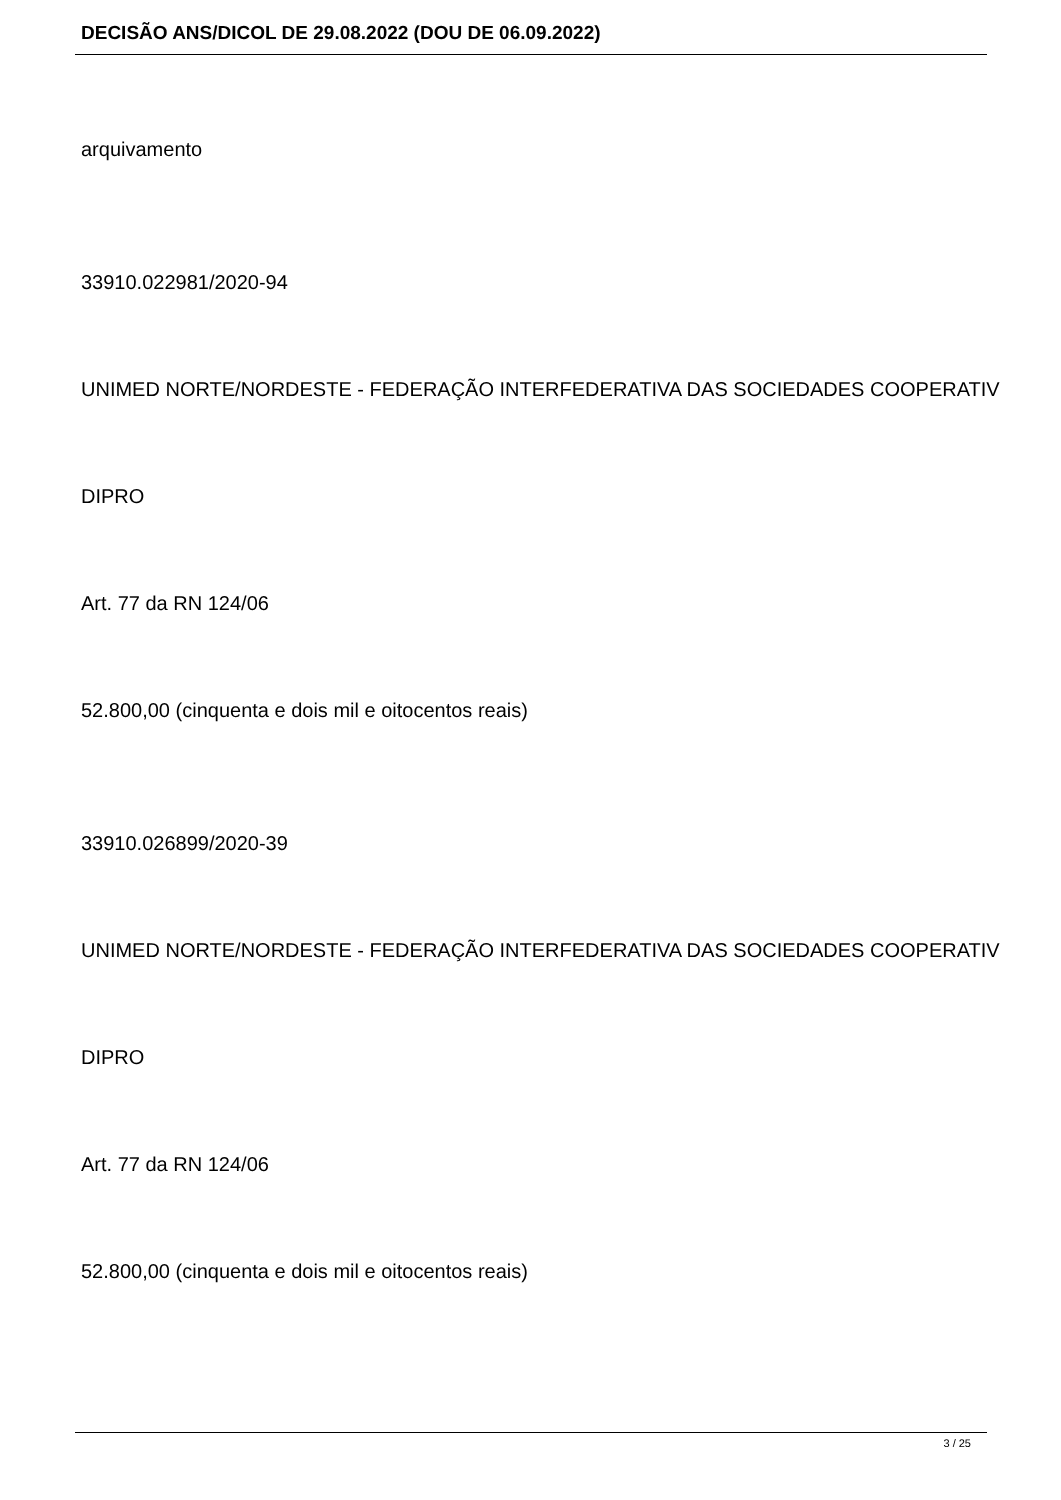DECISÃO ANS/DICOL DE 29.08.2022 (DOU DE 06.09.2022)
arquivamento
33910.022981/2020-94
UNIMED NORTE/NORDESTE - FEDERAÇÃO INTERFEDERATIVA DAS SOCIEDADES COOPERATIV
DIPRO
Art. 77 da RN 124/06
52.800,00 (cinquenta e dois mil e oitocentos reais)
33910.026899/2020-39
UNIMED NORTE/NORDESTE - FEDERAÇÃO INTERFEDERATIVA DAS SOCIEDADES COOPERATIV
DIPRO
Art. 77 da RN 124/06
52.800,00 (cinquenta e dois mil e oitocentos reais)
3 / 25